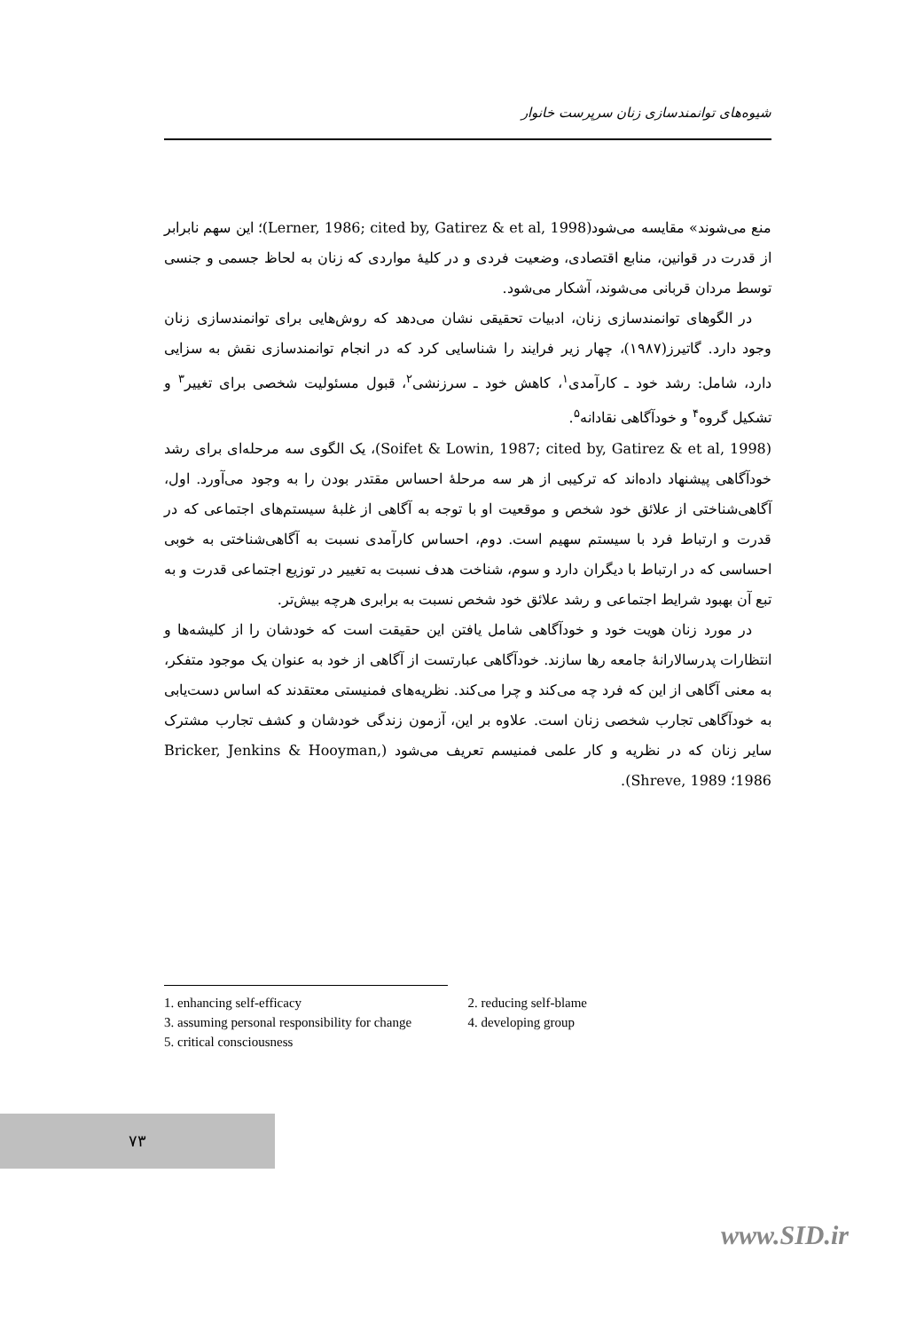شیوه‌های توانمندسازی زنان سرپرست خانوار
منع می‌شوند» مقایسه می‌شود(Lerner, 1986; cited by, Gatirez & et al, 1998)؛ این سهم نابرابر از قدرت در قوانین، منابع اقتصادی، وضعیت فردی و در کلیهٔ مواردی که زنان به لحاظ جسمی و جنسی توسط مردان قربانی می‌شوند، آشکار می‌شود.
در الگوهای توانمندسازی زنان، ادبیات تحقیقی نشان می‌دهد که روش‌هایی برای توانمندسازی زنان وجود دارد. گاتیرز(۱۹۸۷)، چهار زیر فرایند را شناسایی کرد که در انجام توانمندسازی نقش به سزایی دارد، شامل: رشد خود ـ کارآمدی<sup>۱</sup>، کاهش خود ـ سرزنشی<sup>۲</sup>، قبول مسئولیت شخصی برای تغییر<sup>۳</sup> و تشکیل گروه<sup>۴</sup> و خودآگاهی نقادانه<sup>۵</sup>.
(Soifet & Lowin, 1987; cited by, Gatirez & et al, 1998)، یک الگوی سه مرحله‌ای برای رشد خودآگاهی پیشنهاد داده‌اند که ترکیبی از هر سه مرحلهٔ احساس مقتدر بودن را به وجود می‌آورد. اول، آگاهی‌شناختی از علائق خود شخص و موقعیت او با توجه به آگاهی از غلبهٔ سیستم‌های اجتماعی که در قدرت و ارتباط فرد با سیستم سهیم است. دوم، احساس کارآمدی نسبت به آگاهی‌شناختی به خوبی احساسی که در ارتباط با دیگران دارد و سوم، شناخت هدف نسبت به تغییر در توزیع اجتماعی قدرت و به تبع آن بهبود شرایط اجتماعی و رشد علائق خود شخص نسبت به برابری هرچه بیش‌تر.
در مورد زنان هویت خود و خودآگاهی شامل یافتن این حقیقت است که خودشان را از کلیشه‌ها و انتظارات پدرسالارانهٔ جامعه رها سازند. خودآگاهی عبارتست از آگاهی از خود به عنوان یک موجود متفکر، به معنی آگاهی از این که فرد چه می‌کند و چرا می‌کند. نظریه‌های فمنیستی معتقدند که اساس دست‌یابی به خودآگاهی تجارب شخصی زنان است. علاوه بر این، آزمون زندگی خودشان و کشف تجارب مشترک سایر زنان که در نظریه و کار علمی فمنیسم تعریف می‌شود (Bricker, Jenkins & Hooyman, 1986؛ Shreve, 1989).
1. enhancing self-efficacy 2. reducing self-blame
3. assuming personal responsibility for change 4. developing group
5. critical consciousness
۷۳
www.SID.ir